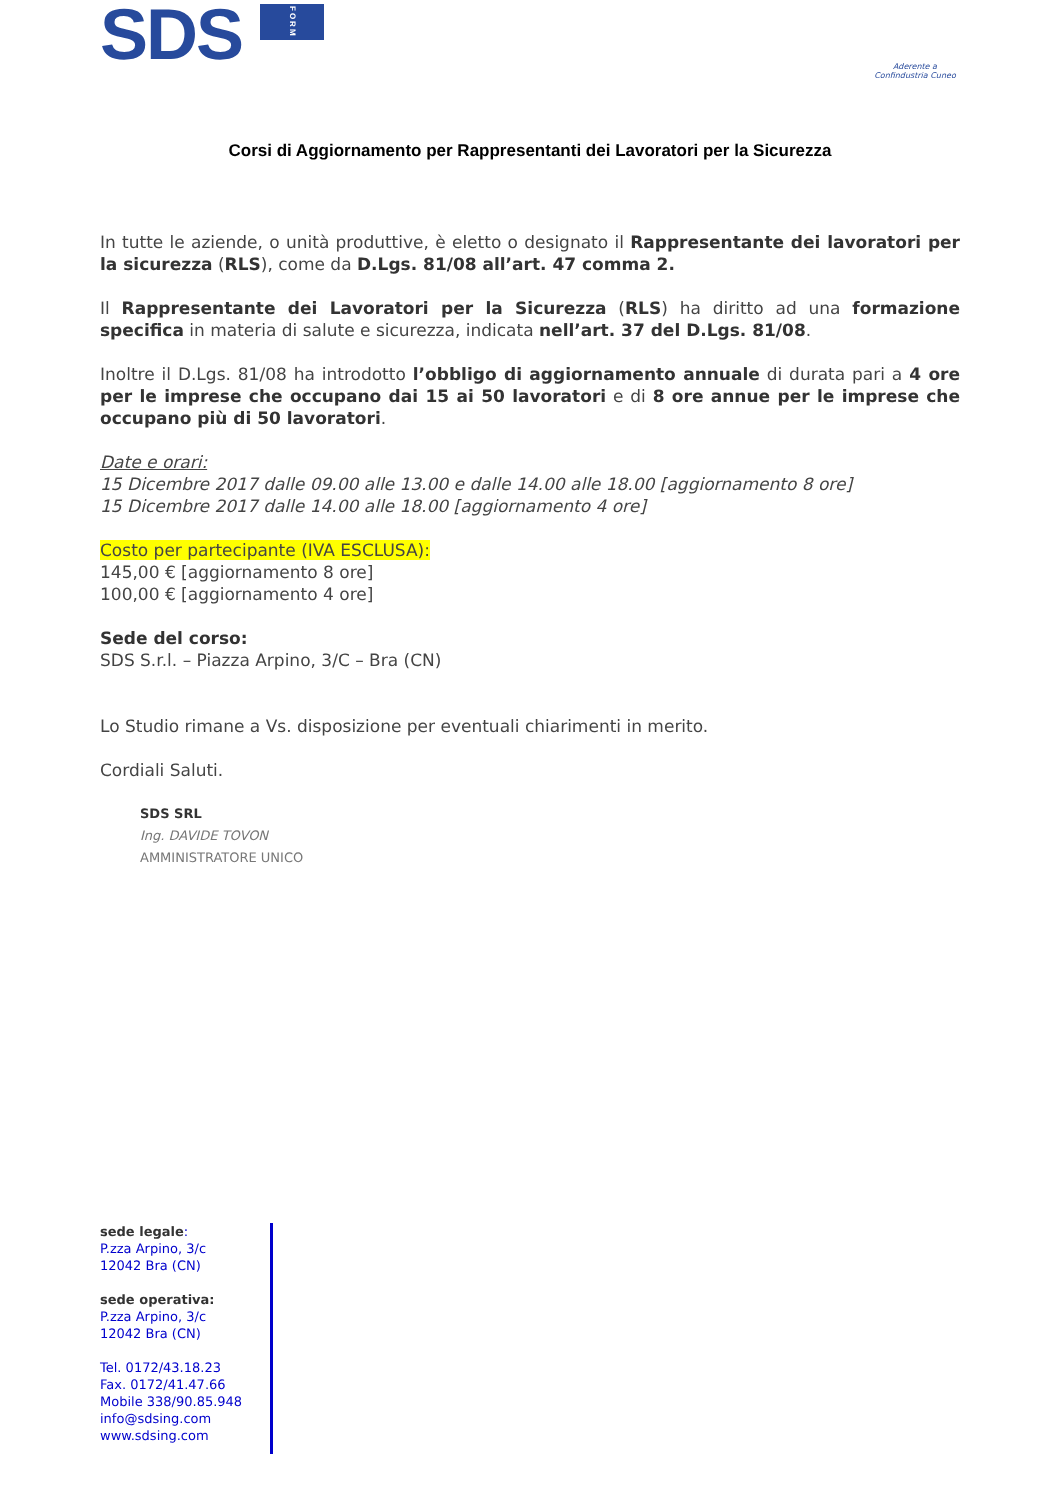SDS FORM
Aderente a
Confindustria Cuneo
Corsi di Aggiornamento per Rappresentanti dei Lavoratori per la Sicurezza
In tutte le aziende, o unità produttive, è eletto o designato il Rappresentante dei lavoratori per la sicurezza (RLS), come da D.Lgs. 81/08 all’art. 47 comma 2.
Il Rappresentante dei Lavoratori per la Sicurezza (RLS) ha diritto ad una formazione specifica in materia di salute e sicurezza, indicata nell’art. 37 del D.Lgs. 81/08.
Inoltre il D.Lgs. 81/08 ha introdotto l’obbligo di aggiornamento annuale di durata pari a 4 ore per le imprese che occupano dai 15 ai 50 lavoratori e di 8 ore annue per le imprese che occupano più di 50 lavoratori.
Date e orari:
15 Dicembre 2017 dalle 09.00 alle 13.00 e dalle 14.00 alle 18.00 [aggiornamento 8 ore]
15 Dicembre 2017 dalle 14.00 alle 18.00 [aggiornamento 4 ore]
Costo per partecipante (IVA ESCLUSA):
145,00 € [aggiornamento 8 ore]
100,00 € [aggiornamento 4 ore]
Sede del corso:
SDS S.r.l. – Piazza Arpino, 3/C – Bra (CN)
Lo Studio rimane a Vs. disposizione per eventuali chiarimenti in merito.
Cordiali Saluti.
SDS SRL
Ing. DAVIDE TOVON
AMMINISTRATORE UNICO
sede legale:
P.zza Arpino, 3/c
12042 Bra (CN)
sede operativa:
P.zza Arpino, 3/c
12042 Bra (CN)
Tel. 0172/43.18.23
Fax. 0172/41.47.66
Mobile 338/90.85.948
info@sdsing.com
www.sdsing.com